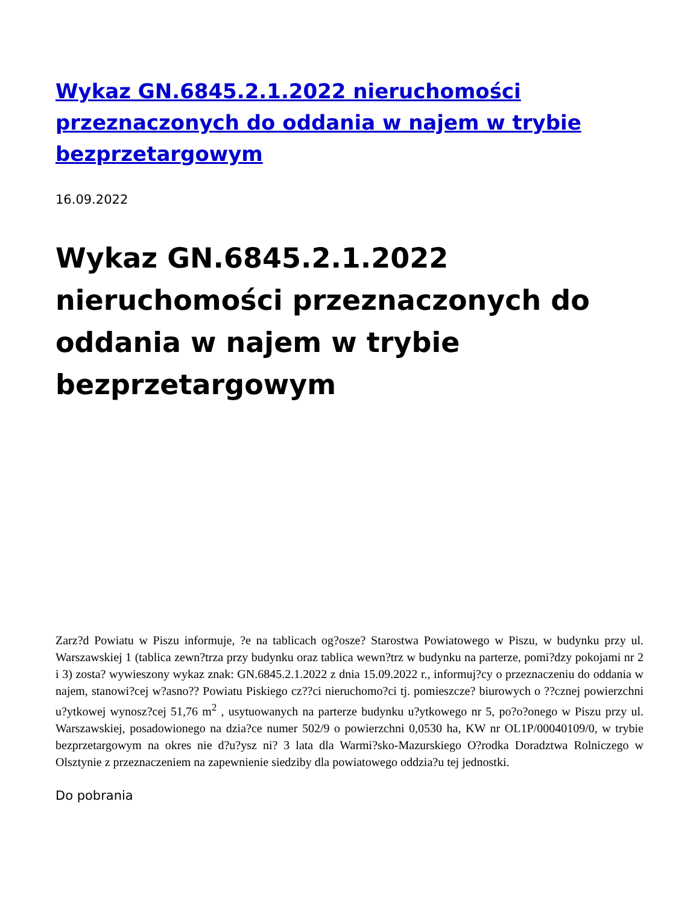Wykaz GN.6845.2.1.2022 nieruchomości przeznaczonych do oddania w najem w trybie bezprzetargowym
16.09.2022
Wykaz GN.6845.2.1.2022 nieruchomości przeznaczonych do oddania w najem w trybie bezprzetargowym
Zarz?d Powiatu w Piszu informuje, ?e na tablicach og?osze? Starostwa Powiatowego w Piszu, w budynku przy ul. Warszawskiej 1 (tablica zewn?trza przy budynku oraz tablica wewn?trz w budynku na parterze, pomi?dzy pokojami nr 2 i 3) zosta? wywieszony wykaz znak: GN.6845.2.1.2022 z dnia 15.09.2022 r., informuj?cy o przeznaczeniu do oddania w najem, stanowi?cej w?asno?? Powiatu Piskiego cz??ci nieruchomo?ci tj. pomieszcze? biurowych o ??cznej powierzchni u?ytkowej wynosz?cej 51,76 m<sup>2</sup> , usytuowanych na parterze budynku u?ytkowego nr 5, po?o?onego w Piszu przy ul. Warszawskiej, posadowionego na dzia?ce numer 502/9 o powierzchni 0,0530 ha, KW nr OL1P/00040109/0, w trybie bezprzetargowym na okres nie d?u?ysz ni? 3 lata dla Warmi?sko-Mazurskiego O?rodka Doradztwa Rolniczego w Olsztynie z przeznaczeniem na zapewnienie siedziby dla powiatowego oddzia?u tej jednostki.
Do pobrania